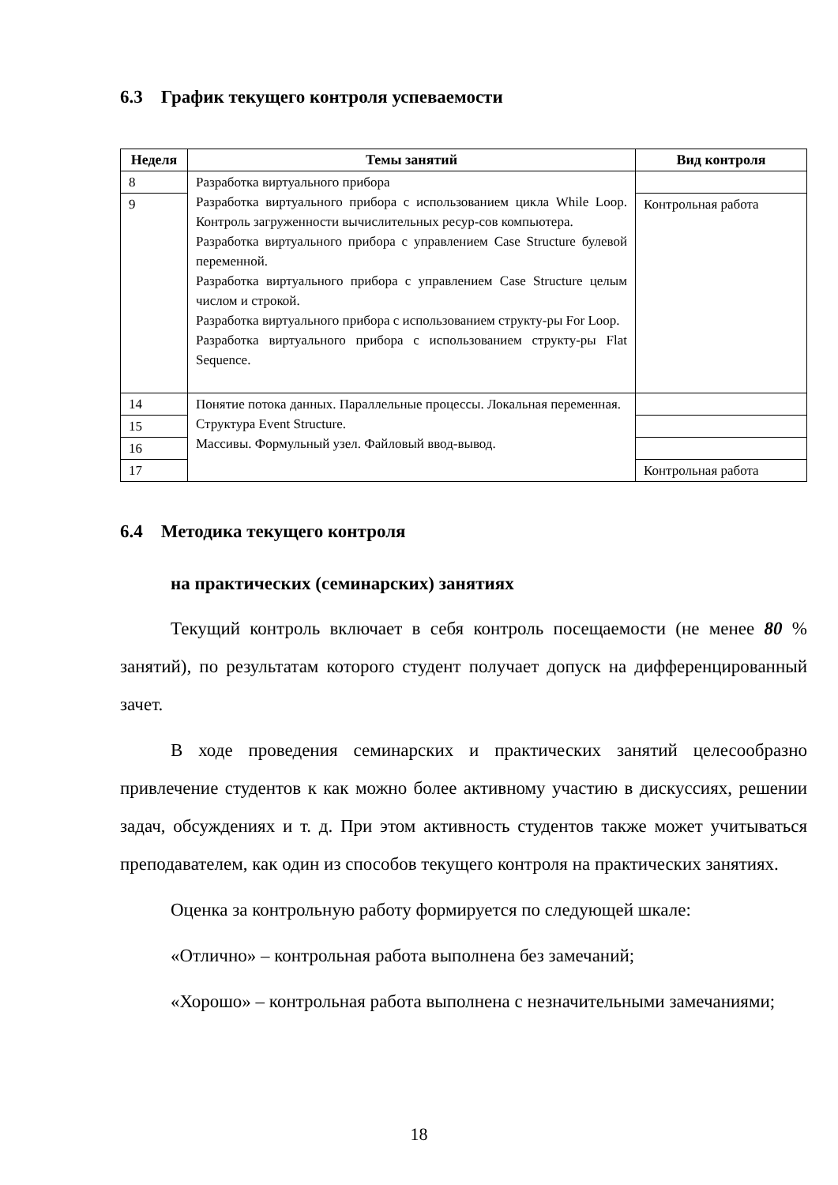6.3 График текущего контроля успеваемости
| Неделя | Темы занятий | Вид контроля |
| --- | --- | --- |
| 8 | Разработка виртуального прибора Разработка виртуального прибора с использованием цикла While Loop. Контроль загруженности вычислительных ресур-сов компьютера. Разработка виртуального прибора с управлением Case Structure булевой переменной. Разработка виртуального прибора с управлением Case Structure целым числом и строкой. Разработка виртуального прибора с использованием структу-ры For Loop. Разработка виртуального прибора с использованием структу-ры Flat Sequence. | |
| 9 | | Контрольная работа |
| 14 | Понятие потока данных. Параллельные процессы. Локальная переменная. Структура Event Structure. Массивы. Формульный узел. Файловый ввод-вывод. | |
| 15 | | |
| 16 | | |
| 17 | | Контрольная работа |
6.4 Методика текущего контроля
на практических (семинарских) занятиях
Текущий контроль включает в себя контроль посещаемости (не менее 80 % занятий), по результатам которого студент получает допуск на дифференцированный зачет.
В ходе проведения семинарских и практических занятий целесообразно привлечение студентов к как можно более активному участию в дискуссиях, решении задач, обсуждениях и т. д. При этом активность студентов также может учитываться преподавателем, как один из способов текущего контроля на практических занятиях.
Оценка за контрольную работу формируется по следующей шкале:
«Отлично» – контрольная работа выполнена без замечаний;
«Хорошо» – контрольная работа выполнена с незначительными замечаниями;
18